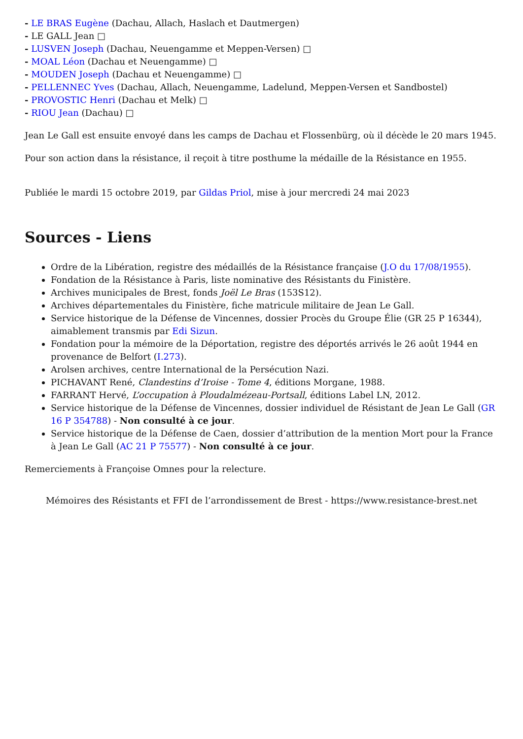- LE BRAS Eugène (Dachau, Allach, Haslach et Dautmergen)
- LE GALL Jean □
- LUSVEN Joseph (Dachau, Neuengamme et Meppen-Versen) □
- MOAL Léon (Dachau et Neuengamme) □
- MOUDEN Joseph (Dachau et Neuengamme) □
- PELLENNEC Yves (Dachau, Allach, Neuengamme, Ladelund, Meppen-Versen et Sandbostel)
- PROVOSTIC Henri (Dachau et Melk) □
- RIOU Jean (Dachau) □
Jean Le Gall est ensuite envoyé dans les camps de Dachau et Flossenbürg, où il décède le 20 mars 1945.
Pour son action dans la résistance, il reçoit à titre posthume la médaille de la Résistance en 1955.
Publiée le mardi 15 octobre 2019, par Gildas Priol, mise à jour mercredi 24 mai 2023
Sources - Liens
Ordre de la Libération, registre des médaillés de la Résistance française (J.O du 17/08/1955).
Fondation de la Résistance à Paris, liste nominative des Résistants du Finistère.
Archives municipales de Brest, fonds Joël Le Bras (153S12).
Archives départementales du Finistère, fiche matricule militaire de Jean Le Gall.
Service historique de la Défense de Vincennes, dossier Procès du Groupe Élie (GR 25 P 16344), aimablement transmis par Edi Sizun.
Fondation pour la mémoire de la Déportation, registre des déportés arrivés le 26 août 1944 en provenance de Belfort (I.273).
Arolsen archives, centre International de la Persécution Nazi.
PICHAVANT René, Clandestins d’Iroise - Tome 4, éditions Morgane, 1988.
FARRANT Hervé, L’occupation à Ploudalmézeau-Portsall, éditions Label LN, 2012.
Service historique de la Défense de Vincennes, dossier individuel de Résistant de Jean Le Gall (GR 16 P 354788) - Non consulté à ce jour.
Service historique de la Défense de Caen, dossier d’attribution de la mention Mort pour la France à Jean Le Gall (AC 21 P 75577) - Non consulté à ce jour.
Remerciements à Françoise Omnes pour la relecture.
Mémoires des Résistants et FFI de l’arrondissement de Brest - https://www.resistance-brest.net